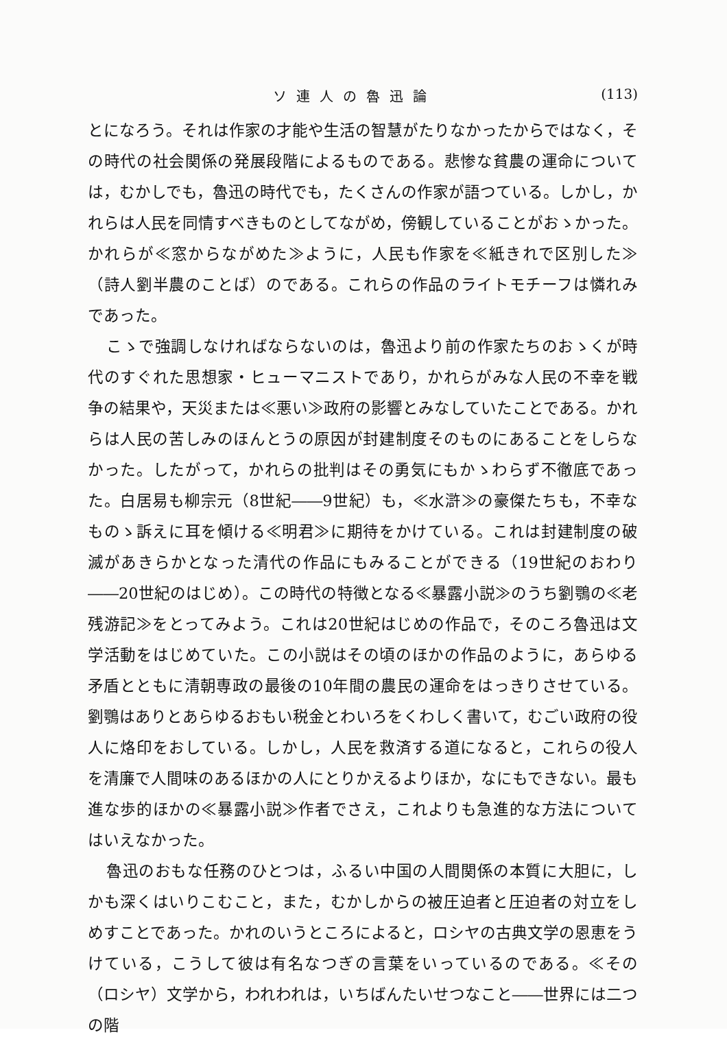ソ連人の魯迅論 (113)
とになろう。それは作家の才能や生活の智慧がたりなかったからではなく，その時代の社会関係の発展段階によるものである。悲惨な貧農の運命については，むかしでも，魯迅の時代でも，たくさんの作家が語つている。しかし，かれらは人民を同情すべきものとしてながめ，傍観していることがおゝかった。かれらが≪窓からながめた≫ように，人民も作家を≪紙きれで区別した≫（詩人劉半農のことば）のである。これらの作品のライトモチーフは憐れみであった。
こゝで強調しなければならないのは，魯迅より前の作家たちのおゝくが時代のすぐれた思想家・ヒューマニストであり，かれらがみな人民の不幸を戦争の結果や，天災または≪悪い≫政府の影響とみなしていたことである。かれらは人民の苦しみのほんとうの原因が封建制度そのものにあることをしらなかった。したがって，かれらの批判はその勇気にもかゝわらず不徹底であった。白居易も柳宗元（8世紀――9世紀）も，≪水滸≫の豪傑たちも，不幸なものゝ訴えに耳を傾ける≪明君≫に期待をかけている。これは封建制度の破滅があきらかとなった清代の作品にもみることができる（19世紀のおわり――20世紀のはじめ）。この時代の特徴となる≪暴露小説≫のうち劉鶚の≪老残游記≫をとってみよう。これは20世紀はじめの作品で，そのころ魯迅は文学活動をはじめていた。この小説はその頃のほかの作品のように，あらゆる矛盾とともに清朝専政の最後の10年間の農民の運命をはっきりさせている。劉鶚はありとあらゆるおもい税金とわいろをくわしく書いて，むごい政府の役人に烙印をおしている。しかし，人民を救済する道になると，これらの役人を清廉で人間味のあるほかの人にとりかえるよりほか，なにもできない。最も進な歩的ほかの≪暴露小説≫作者でさえ，これよりも急進的な方法についてはいえなかった。
魯迅のおもな任務のひとつは，ふるい中国の人間関係の本質に大胆に，しかも深くはいりこむこと，また，むかしからの被圧迫者と圧迫者の対立をしめすことであった。かれのいうところによると，ロシヤの古典文学の恩恵をうけている，こうして彼は有名なつぎの言葉をいっているのである。≪その（ロシヤ）文学から，われわれは，いちばんたいせつなこと――世界には二つの階